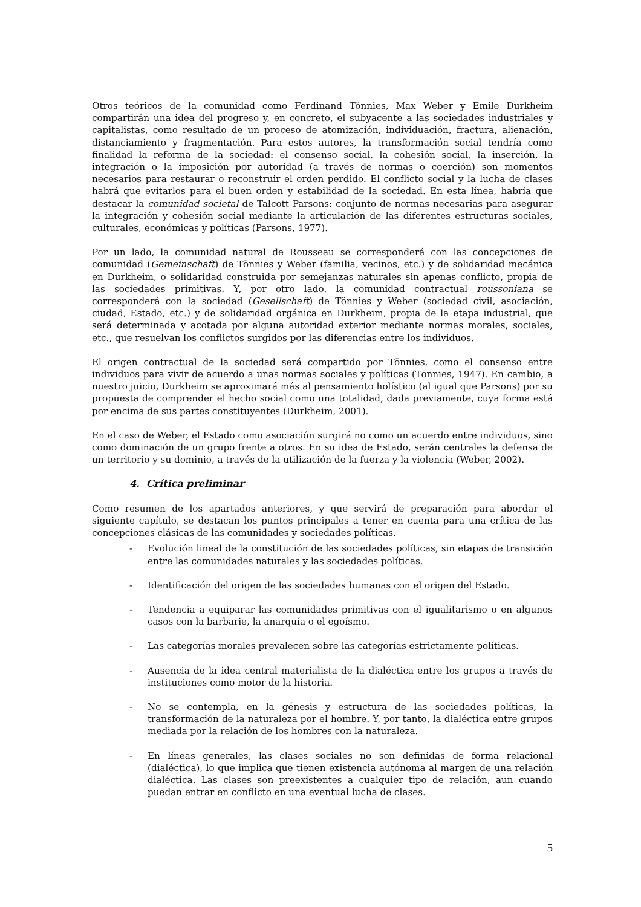Otros teóricos de la comunidad como Ferdinand Tönnies, Max Weber y Emile Durkheim compartirán una idea del progreso y, en concreto, el subyacente a las sociedades industriales y capitalistas, como resultado de un proceso de atomización, individuación, fractura, alienación, distanciamiento y fragmentación. Para estos autores, la transformación social tendría como finalidad la reforma de la sociedad: el consenso social, la cohesión social, la inserción, la integración o la imposición por autoridad (a través de normas o coerción) son momentos necesarios para restaurar o reconstruir el orden perdido. El conflicto social y la lucha de clases habrá que evitarlos para el buen orden y estabilidad de la sociedad. En esta línea, habría que destacar la comunidad societal de Talcott Parsons: conjunto de normas necesarias para asegurar la integración y cohesión social mediante la articulación de las diferentes estructuras sociales, culturales, económicas y políticas (Parsons, 1977).
Por un lado, la comunidad natural de Rousseau se corresponderá con las concepciones de comunidad (Gemeinschaft) de Tönnies y Weber (familia, vecinos, etc.) y de solidaridad mecánica en Durkheim, o solidaridad construida por semejanzas naturales sin apenas conflicto, propia de las sociedades primitivas. Y, por otro lado, la comunidad contractual roussoniana se corresponderá con la sociedad (Gesellschaft) de Tönnies y Weber (sociedad civil, asociación, ciudad, Estado, etc.) y de solidaridad orgánica en Durkheim, propia de la etapa industrial, que será determinada y acotada por alguna autoridad exterior mediante normas morales, sociales, etc., que resuelvan los conflictos surgidos por las diferencias entre los individuos.
El origen contractual de la sociedad será compartido por Tönnies, como el consenso entre individuos para vivir de acuerdo a unas normas sociales y políticas (Tönnies, 1947). En cambio, a nuestro juicio, Durkheim se aproximará más al pensamiento holístico (al igual que Parsons) por su propuesta de comprender el hecho social como una totalidad, dada previamente, cuya forma está por encima de sus partes constituyentes (Durkheim, 2001).
En el caso de Weber, el Estado como asociación surgirá no como un acuerdo entre individuos, sino como dominación de un grupo frente a otros. En su idea de Estado, serán centrales la defensa de un territorio y su dominio, a través de la utilización de la fuerza y la violencia (Weber, 2002).
4. Crítica preliminar
Como resumen de los apartados anteriores, y que servirá de preparación para abordar el siguiente capítulo, se destacan los puntos principales a tener en cuenta para una crítica de las concepciones clásicas de las comunidades y sociedades políticas.
- Evolución lineal de la constitución de las sociedades políticas, sin etapas de transición entre las comunidades naturales y las sociedades políticas.
- Identificación del origen de las sociedades humanas con el origen del Estado.
- Tendencia a equiparar las comunidades primitivas con el igualitarismo o en algunos casos con la barbarie, la anarquía o el egoísmo.
- Las categorías morales prevalecen sobre las categorías estrictamente políticas.
- Ausencia de la idea central materialista de la dialéctica entre los grupos a través de instituciones como motor de la historia.
- No se contempla, en la génesis y estructura de las sociedades políticas, la transformación de la naturaleza por el hombre. Y, por tanto, la dialéctica entre grupos mediada por la relación de los hombres con la naturaleza.
- En líneas generales, las clases sociales no son definidas de forma relacional (dialéctica), lo que implica que tienen existencia autónoma al margen de una relación dialéctica. Las clases son preexistentes a cualquier tipo de relación, aun cuando puedan entrar en conflicto en una eventual lucha de clases.
5